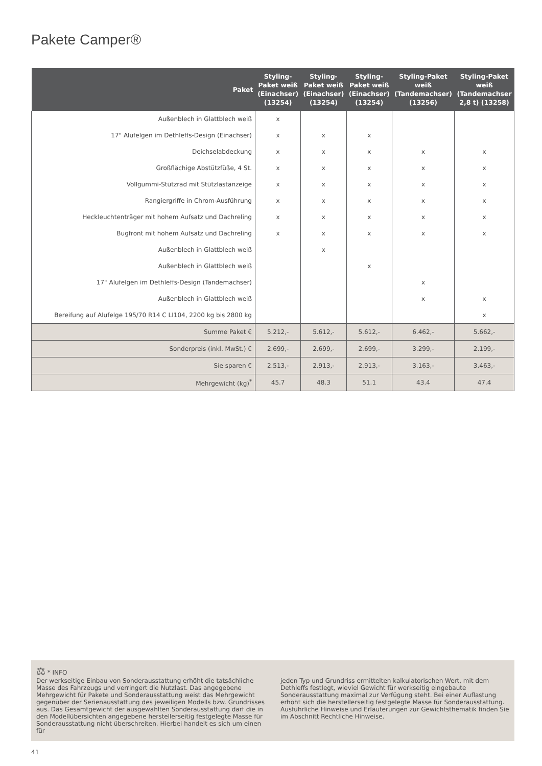Pakete Camper®
| Paket | Styling-Paket weiß (Einachser) (13254) | Styling-Paket weiß (Einachser) (13254) | Styling-Paket weiß (Einachser) (13254) | Styling-Paket weiß (Tandemachser) (13256) | Styling-Paket weiß (Tandemachser 2,8 t) (13258) |
| --- | --- | --- | --- | --- | --- |
| Außenblech in Glattblech weiß | x | | | | |
| 17" Alufelgen im Dethleffs-Design (Einachser) | x | x | x | | |
| Deichselabdeckung | x | x | x | x | x |
| Großflächige Abstützfüße, 4 St. | x | x | x | x | x |
| Vollgummi-Stützrad mit Stützlastanzeige | x | x | x | x | x |
| Rangiergriffe in Chrom-Ausführung | x | x | x | x | x |
| Heckleuchtenträger mit hohem Aufsatz und Dachreling | x | x | x | x | x |
| Bugfront mit hohem Aufsatz und Dachreling | x | x | x | x | x |
| Außenblech in Glattblech weiß | | x | | | |
| Außenblech in Glattblech weiß | | | x | | |
| 17" Alufelgen im Dethleffs-Design (Tandemachser) | | | | x | |
| Außenblech in Glattblech weiß | | | | x | x |
| Bereifung auf Alufelge 195/70 R14 C LI104, 2200 kg bis 2800 kg | | | | | x |
| Summe Paket € | 5.212,- | 5.612,- | 5.612,- | 6.462,- | 5.662,- |
| Sonderpreis (inkl. MwSt.) € | 2.699,- | 2.699,- | 2.699,- | 3.299,- | 2.199,- |
| Sie sparen € | 2.513,- | 2.913,- | 2.913,- | 3.163,- | 3.463,- |
| Mehrgewicht (kg)<sup>*</sup> | 45.7 | 48.3 | 51.1 | 43.4 | 47.4 |
⚖ * INFO
Der werkseitige Einbau von Sonderausstattung erhöht die tatsächliche Masse des Fahrzeugs und verringert die Nutzlast. Das angegebene Mehrgewicht für Pakete und Sonderausstattung weist das Mehrgewicht gegenüber der Serienausstattung des jeweiligen Modells bzw. Grundrisses aus. Das Gesamtgewicht der ausgewählten Sonderausstattung darf die in den Modellübersichten angegebene herstellerseitig festgelegte Masse für Sonderausstattung nicht überschreiten. Hierbei handelt es sich um einen für
jeden Typ und Grundriss ermittelten kalkulatorischen Wert, mit dem Dethleffs festlegt, wieviel Gewicht für werkseitig eingebaute Sonderausstattung maximal zur Verfügung steht. Bei einer Auflastung erhöht sich die herstellerseitig festgelegte Masse für Sonderausstattung. Ausführliche Hinweise und Erläuterungen zur Gewichtsthematik finden Sie im Abschnitt Rechtliche Hinweise.
41